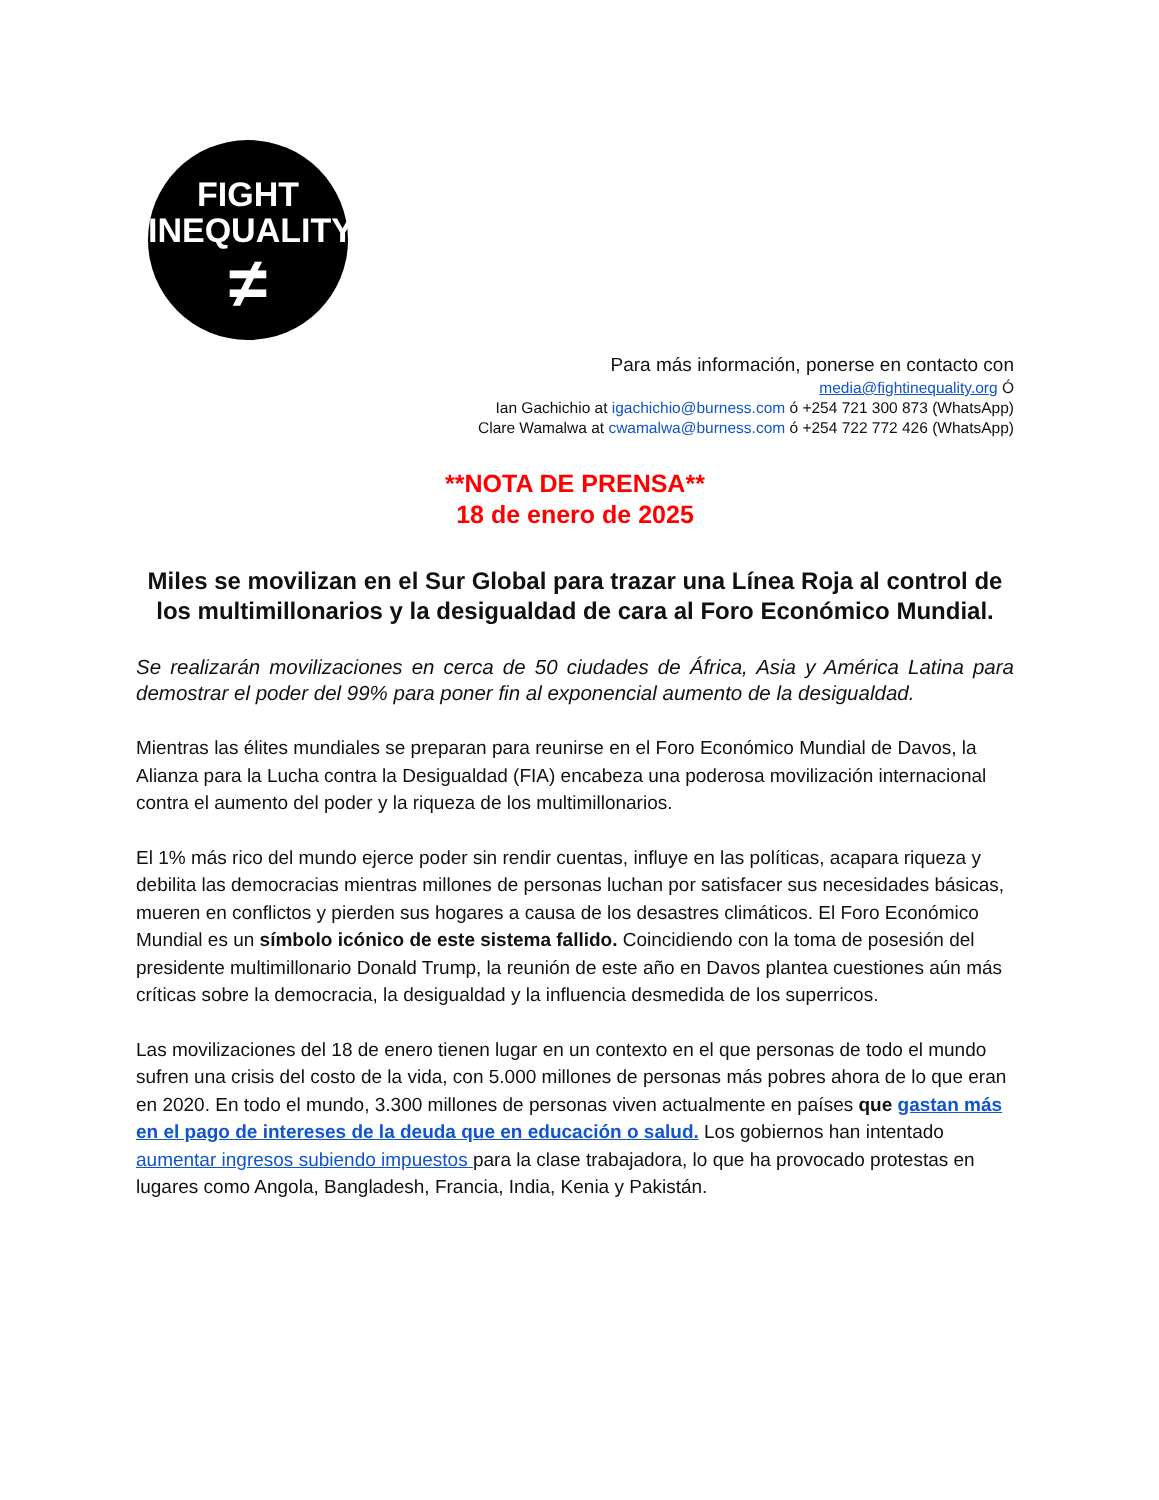FIGHT
INEQUALITY
≠
Para más información, ponerse en contacto con
media@fightinequality.org Ó
Ian Gachichio at igachichio@burness.com ó +254 721 300 873 (WhatsApp)
Clare Wamalwa at cwamalwa@burness.com ó +254 722 772 426 (WhatsApp)
**NOTA DE PRENSA**
18 de enero de 2025
Miles se movilizan en el Sur Global para trazar una Línea Roja al control de los multimillonarios y la desigualdad de cara al Foro Económico Mundial.
Se realizarán movilizaciones en cerca de 50 ciudades de África, Asia y América Latina para demostrar el poder del 99% para poner fin al exponencial aumento de la desigualdad.
Mientras las élites mundiales se preparan para reunirse en el Foro Económico Mundial de Davos, la Alianza para la Lucha contra la Desigualdad (FIA) encabeza una poderosa movilización internacional contra el aumento del poder y la riqueza de los multimillonarios.
El 1% más rico del mundo ejerce poder sin rendir cuentas, influye en las políticas, acapara riqueza y debilita las democracias mientras millones de personas luchan por satisfacer sus necesidades básicas, mueren en conflictos y pierden sus hogares a causa de los desastres climáticos. El Foro Económico Mundial es un símbolo icónico de este sistema fallido. Coincidiendo con la toma de posesión del presidente multimillonario Donald Trump, la reunión de este año en Davos plantea cuestiones aún más críticas sobre la democracia, la desigualdad y la influencia desmedida de los superricos.
Las movilizaciones del 18 de enero tienen lugar en un contexto en el que personas de todo el mundo sufren una crisis del costo de la vida, con 5.000 millones de personas más pobres ahora de lo que eran en 2020. En todo el mundo, 3.300 millones de personas viven actualmente en países que gastan más en el pago de intereses de la deuda que en educación o salud. Los gobiernos han intentado aumentar ingresos subiendo impuestos para la clase trabajadora, lo que ha provocado protestas en lugares como Angola, Bangladesh, Francia, India, Kenia y Pakistán.